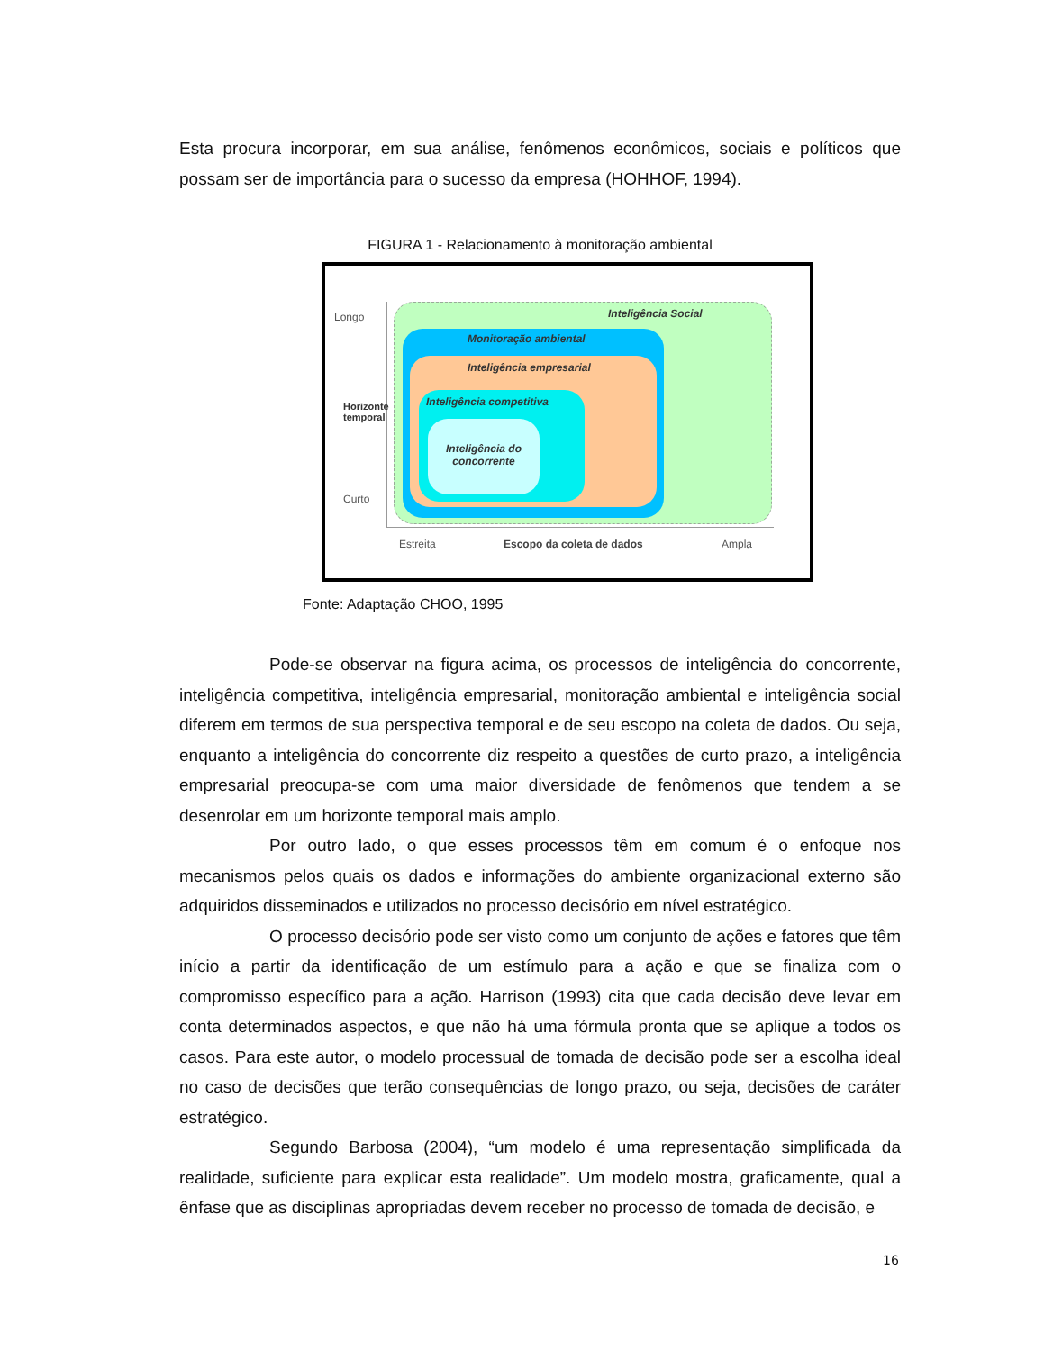Esta procura incorporar, em sua análise, fenômenos econômicos, sociais e políticos que possam ser de importância para o sucesso da empresa (HOHHOF, 1994).
FIGURA 1 - Relacionamento à monitoração ambiental
Longo
Curto
Horizonte temporal
Inteligência Social
Monitoração ambiental
Inteligência empresarial
Inteligência competitiva
Inteligência do concorrente
Estreita Escopo da coleta de dados Ampla
Fonte: Adaptação CHOO, 1995
Pode-se observar na figura acima, os processos de inteligência do concorrente, inteligência competitiva, inteligência empresarial, monitoração ambiental e inteligência social diferem em termos de sua perspectiva temporal e de seu escopo na coleta de dados. Ou seja, enquanto a inteligência do concorrente diz respeito a questões de curto prazo, a inteligência empresarial preocupa-se com uma maior diversidade de fenômenos que tendem a se desenrolar em um horizonte temporal mais amplo.
Por outro lado, o que esses processos têm em comum é o enfoque nos mecanismos pelos quais os dados e informações do ambiente organizacional externo são adquiridos disseminados e utilizados no processo decisório em nível estratégico.
O processo decisório pode ser visto como um conjunto de ações e fatores que têm início a partir da identificação de um estímulo para a ação e que se finaliza com o compromisso específico para a ação. Harrison (1993) cita que cada decisão deve levar em conta determinados aspectos, e que não há uma fórmula pronta que se aplique a todos os casos. Para este autor, o modelo processual de tomada de decisão pode ser a escolha ideal no caso de decisões que terão consequências de longo prazo, ou seja, decisões de caráter estratégico.
Segundo Barbosa (2004), “um modelo é uma representação simplificada da realidade, suficiente para explicar esta realidade”. Um modelo mostra, graficamente, qual a ênfase que as disciplinas apropriadas devem receber no processo de tomada de decisão, e
16